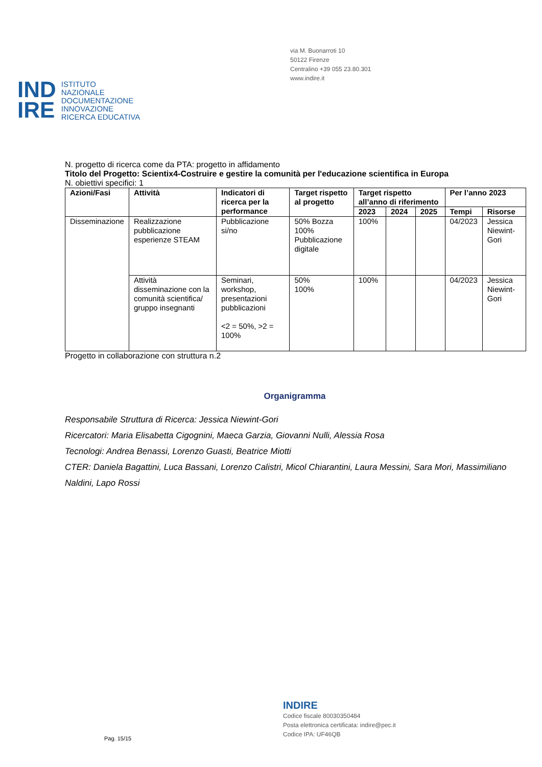via M. Buonarroti 10
50122 Firenze
Centralino +39 055 23.80.301
www.indire.it
IND
IRE
ISTITUTO
NAZIONALE
DOCUMENTAZIONE
INNOVAZIONE
RICERCA EDUCATIVA
N. progetto di ricerca come da PTA: progetto in affidamento
Titolo del Progetto: Scientix4-Costruire e gestire la comunità per l'educazione scientifica in Europa
N. obiettivi specifici: 1
| Azioni/Fasi | Attività | Indicatori di ricerca per la performance | Target rispetto al progetto | Target rispetto all’anno di riferimento | | | Per l’anno 2023 | |
| --- | --- | --- | --- | --- | --- | --- | --- | --- |
| | | | | 2023 | 2024 | 2025 | Tempi | Risorse |
| Disseminazione | Realizzazione pubblicazione esperienze STEAM | Pubblicazione si/no | 50% Bozza 100% Pubblicazione digitale | 100% | | | 04/2023 | Jessica Niewint-Gori |
| | Attività disseminazione con la comunità scientifica/ gruppo insegnanti | Seminari, workshop, presentazioni pubblicazioni <2 = 50%, >2 = 100% | 50% 100% | 100% | | | 04/2023 | Jessica Niewint-Gori |
Progetto in collaborazione con struttura n.2
Organigramma
Responsabile Struttura di Ricerca: Jessica Niewint-Gori
Ricercatori: Maria Elisabetta Cigognini, Maeca Garzia, Giovanni Nulli, Alessia Rosa
Tecnologi: Andrea Benassi, Lorenzo Guasti, Beatrice Miotti
CTER: Daniela Bagattini, Luca Bassani, Lorenzo Calistri, Micol Chiarantini, Laura Messini, Sara Mori, Massimiliano Naldini, Lapo Rossi
Pag. 15/15
INDIRE
Codice fiscale 80030350484
Posta elettronica certificata: indire@pec.it
Codice IPA: UF46QB